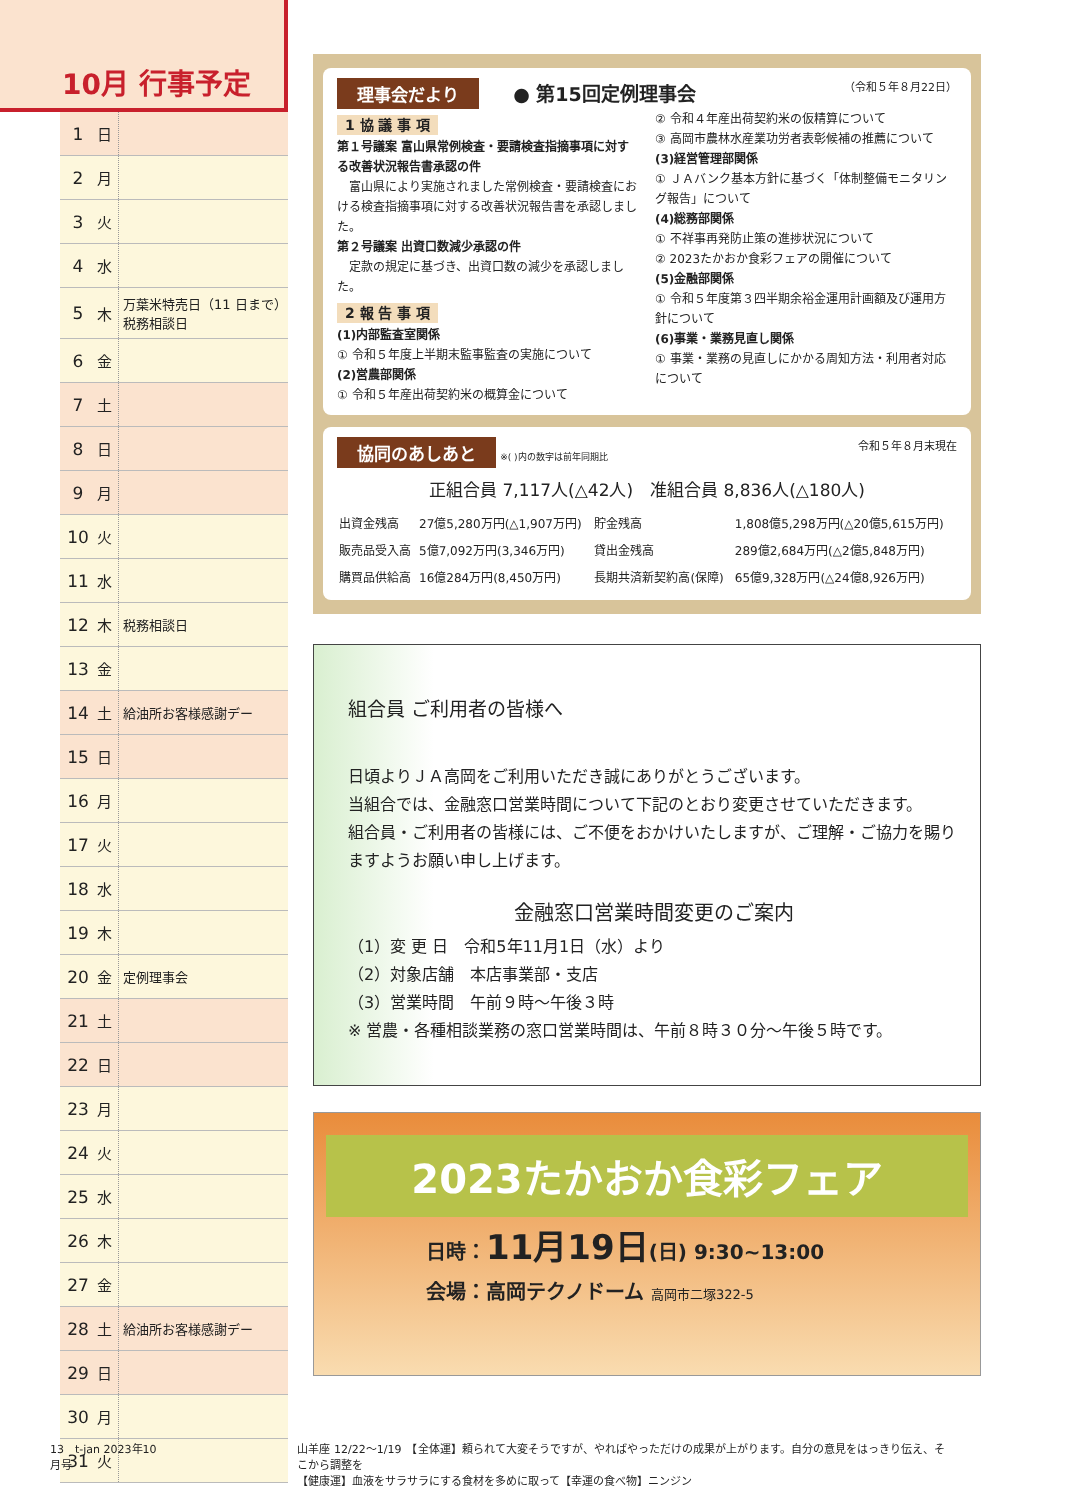10月 行事予定
| 1 | 日 | |
| 2 | 月 | |
| 3 | 火 | |
| 4 | 水 | |
| 5 | 木 | 万葉米特売日（11 日まで） 税務相談日 |
| 6 | 金 | |
| 7 | 土 | |
| 8 | 日 | |
| 9 | 月 | |
| 10 | 火 | |
| 11 | 水 | |
| 12 | 木 | 税務相談日 |
| 13 | 金 | |
| 14 | 土 | 給油所お客様感謝デー |
| 15 | 日 | |
| 16 | 月 | |
| 17 | 火 | |
| 18 | 水 | |
| 19 | 木 | |
| 20 | 金 | 定例理事会 |
| 21 | 土 | |
| 22 | 日 | |
| 23 | 月 | |
| 24 | 火 | |
| 25 | 水 | |
| 26 | 木 | |
| 27 | 金 | |
| 28 | 土 | 給油所お客様感謝デー |
| 29 | 日 | |
| 30 | 月 | |
| 31 | 火 | |
理事会だより ● 第15回定例理事会 （令和５年８月22日）
1 協 議 事 項
第１号議案 富山県常例検査・要請検査指摘事項に対する改善状況報告書承認の件
　富山県により実施されました常例検査・要請検査における検査指摘事項に対する改善状況報告書を承認しました。
第２号議案 出資口数減少承認の件
　定款の規定に基づき、出資口数の減少を承認しました。
2 報 告 事 項
(1)内部監査室関係
① 令和５年度上半期末監事監査の実施について
(2)営農部関係
① 令和５年産出荷契約米の概算金について
② 令和４年産出荷契約米の仮精算について
③ 高岡市農林水産業功労者表彰候補の推薦について
(3)経営管理部関係
① ＪＡバンク基本方針に基づく「体制整備モニタリング報告」について
(4)総務部関係
① 不祥事再発防止策の進捗状況について
② 2023たかおか食彩フェアの開催について
(5)金融部関係
① 令和５年度第３四半期余裕金運用計画額及び運用方針について
(6)事業・業務見直し関係
① 事業・業務の見直しにかかる周知方法・利用者対応について
協同のあしあと ※( )内の数字は前年同期比 令和５年８月末現在
正組合員 7,117人(△42人)　准組合員 8,836人(△180人)
| 出資金残高 | 27億5,280万円(△1,907万円) | 貯金残高 | 1,808億5,298万円(△20億5,615万円) |
| 販売品受入高 | 5億7,092万円(3,346万円) | 貸出金残高 | 289億2,684万円(△2億5,848万円) |
| 購買品供給高 | 16億284万円(8,450万円) | 長期共済新契約高(保障) | 65億9,328万円(△24億8,926万円) |
組合員 ご利用者の皆様へ
日頃よりＪＡ高岡をご利用いただき誠にありがとうございます。
当組合では、金融窓口営業時間について下記のとおり変更させていただきます。
組合員・ご利用者の皆様には、ご不便をおかけいたしますが、ご理解・ご協力を賜りますようお願い申し上げます。
金融窓口営業時間変更のご案内
（1）変 更 日　令和5年11月1日（水）より
（2）対象店舗　本店事業部・支店
（3）営業時間　午前９時～午後３時
※ 営農・各種相談業務の窓口営業時間は、午前８時３０分～午後５時です。
2023たかおか食彩フェア
日時：11月19日(日) 9:30~13:00
会場：高岡テクノドーム 高岡市二塚322-5
13　t-jan 2023年10月号 山羊座 12/22～1/19　【全体運】頼られて大変そうですが、やればやっただけの成果が上がります。自分の意見をはっきり伝え、そこから調整を
【健康運】血液をサラサラにする食材を多めに取って【幸運の食べ物】ニンジン